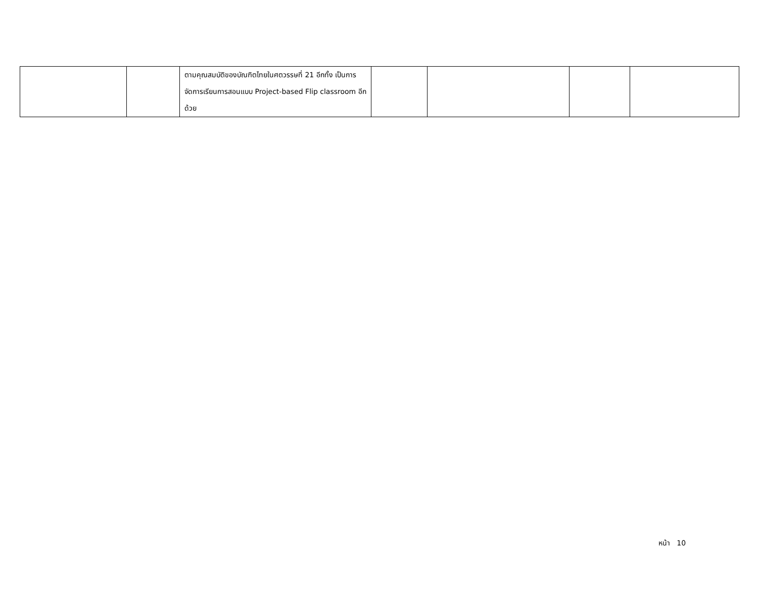| | | ตามคุณสมบัติของบัณฑิตไทยในศตวรรษที่ 21 อีกทั้ง เป็นการจัดการเรียนการสอนแบบ Project-based Flip classroom อีกด้วย | | | | |
หน้า 10